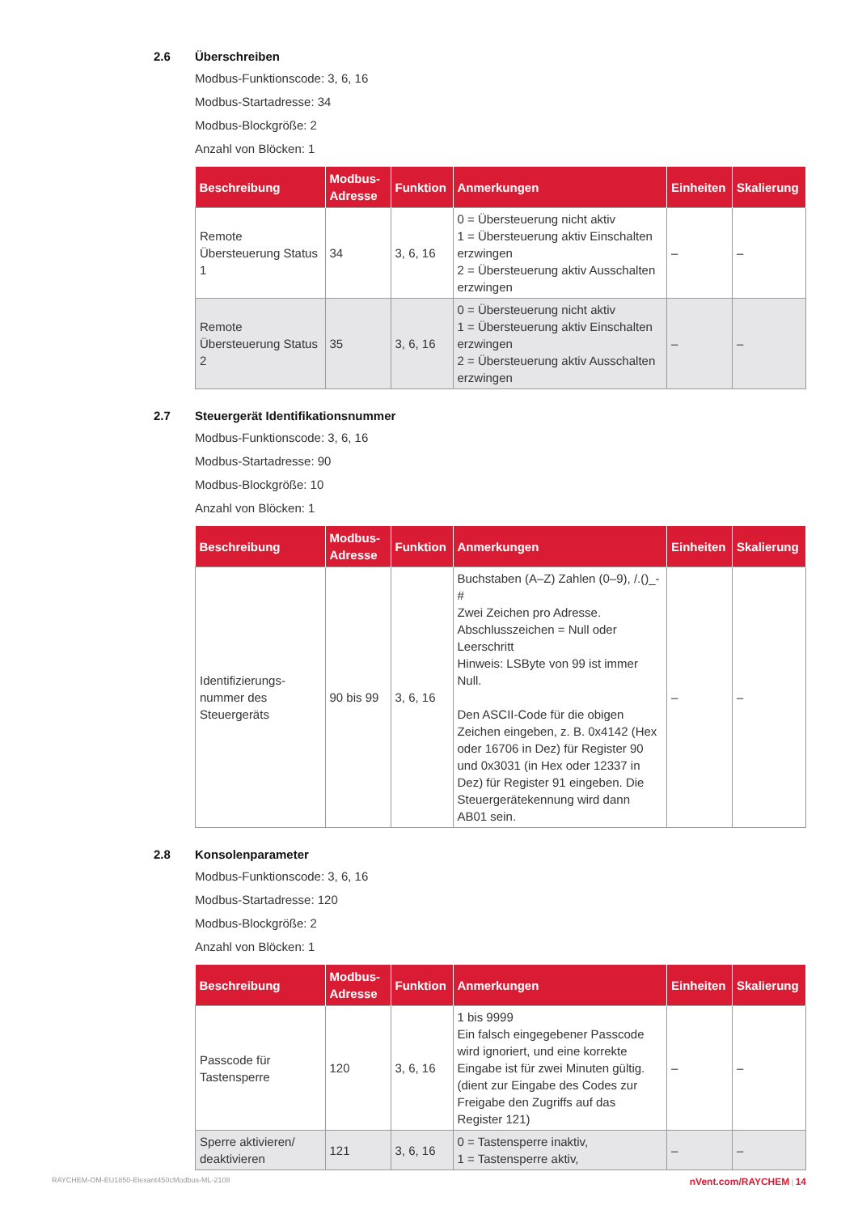2.6 Überschreiben
Modbus-Funktionscode: 3, 6, 16
Modbus-Startadresse: 34
Modbus-Blockgröße: 2
Anzahl von Blöcken: 1
| Beschreibung | Modbus-Adresse | Funktion | Anmerkungen | Einheiten | Skalierung |
| --- | --- | --- | --- | --- | --- |
| Remote Übersteuerung Status 1 | 34 | 3, 6, 16 | 0 = Übersteuerung nicht aktiv 1 = Übersteuerung aktiv Einschalten erzwingen 2 = Übersteuerung aktiv Ausschalten erzwingen | – | – |
| Remote Übersteuerung Status 2 | 35 | 3, 6, 16 | 0 = Übersteuerung nicht aktiv 1 = Übersteuerung aktiv Einschalten erzwingen 2 = Übersteuerung aktiv Ausschalten erzwingen | – | – |
2.7 Steuergerät Identifikationsnummer
Modbus-Funktionscode: 3, 6, 16
Modbus-Startadresse: 90
Modbus-Blockgröße: 10
Anzahl von Blöcken: 1
| Beschreibung | Modbus-Adresse | Funktion | Anmerkungen | Einheiten | Skalierung |
| --- | --- | --- | --- | --- | --- |
| Identifizierungs-nummer des Steuergeräts | 90 bis 99 | 3, 6, 16 | Buchstaben (A–Z) Zahlen (0–9), /.()_-# Zwei Zeichen pro Adresse. Abschlusszeichen = Null oder Leerschritt Hinweis: LSByte von 99 ist immer Null. Den ASCII-Code für die obigen Zeichen eingeben, z. B. 0x4142 (Hex oder 16706 in Dez) für Register 90 und 0x3031 (in Hex oder 12337 in Dez) für Register 91 eingeben. Die Steuergerätekennung wird dann AB01 sein. | – | – |
2.8 Konsolenparameter
Modbus-Funktionscode: 3, 6, 16
Modbus-Startadresse: 120
Modbus-Blockgröße: 2
Anzahl von Blöcken: 1
| Beschreibung | Modbus-Adresse | Funktion | Anmerkungen | Einheiten | Skalierung |
| --- | --- | --- | --- | --- | --- |
| Passcode für Tastensperre | 120 | 3, 6, 16 | 1 bis 9999 Ein falsch eingegebener Passcode wird ignoriert, und eine korrekte Eingabe ist für zwei Minuten gültig. (dient zur Eingabe des Codes zur Freigabe den Zugriffs auf das Register 121) | – | – |
| Sperre aktivieren/ deaktivieren | 121 | 3, 6, 16 | 0 = Tastensperre inaktiv, 1 = Tastensperre aktiv, | – | – |
RAYCHEM-OM-EU1850-Elexant450cModbus-ML-2108 nVent.com/RAYCHEM | 14